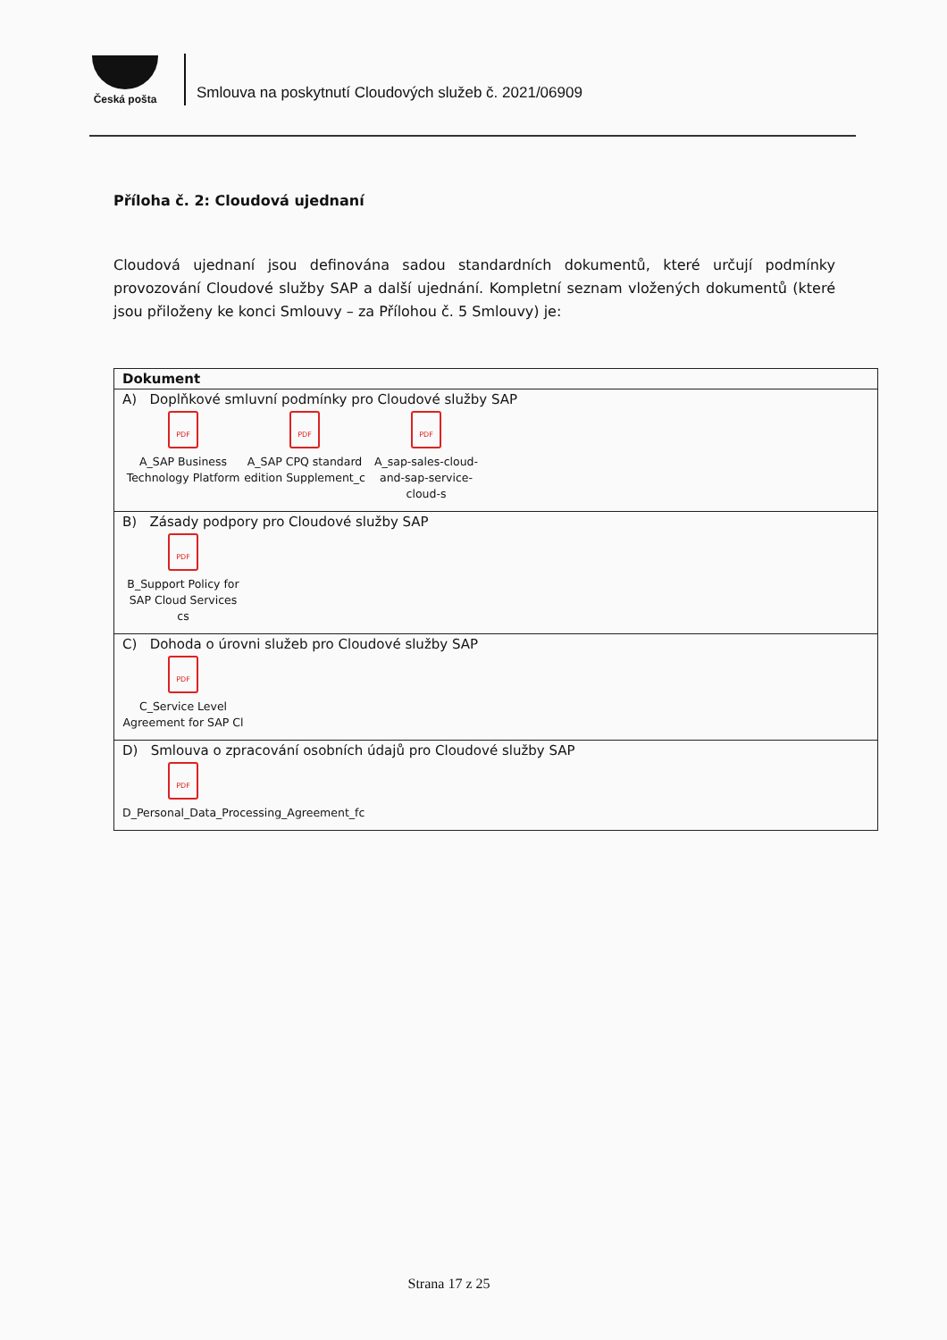Česká pošta
Smlouva na poskytnutí Cloudových služeb č. 2021/06909
Příloha č. 2: Cloudová ujednaní
Cloudová ujednaní jsou definována sadou standardních dokumentů, které určují podmínky provozování Cloudové služby SAP a další ujednání. Kompletní seznam vložených dokumentů (které jsou přiloženy ke konci Smlouvy – za Přílohou č. 5 Smlouvy) je:
| Dokument |
| --- |
| A) Doplňkové smluvní podmínky pro Cloudové služby SAP PDF A_SAP Business Technology Platform PDF A_SAP CPQ standard edition Supplement_c PDF A_sap-sales-cloud-and-sap-service-cloud-s |
| B) Zásady podpory pro Cloudové služby SAP PDF B_Support Policy for SAP Cloud Services cs |
| C) Dohoda o úrovni služeb pro Cloudové služby SAP PDF C_Service Level Agreement for SAP Cl |
| D) Smlouva o zpracování osobních údajů pro Cloudové služby SAP PDF D_Personal_Data_Processing_Agreement_fc |
Strana 17 z 25